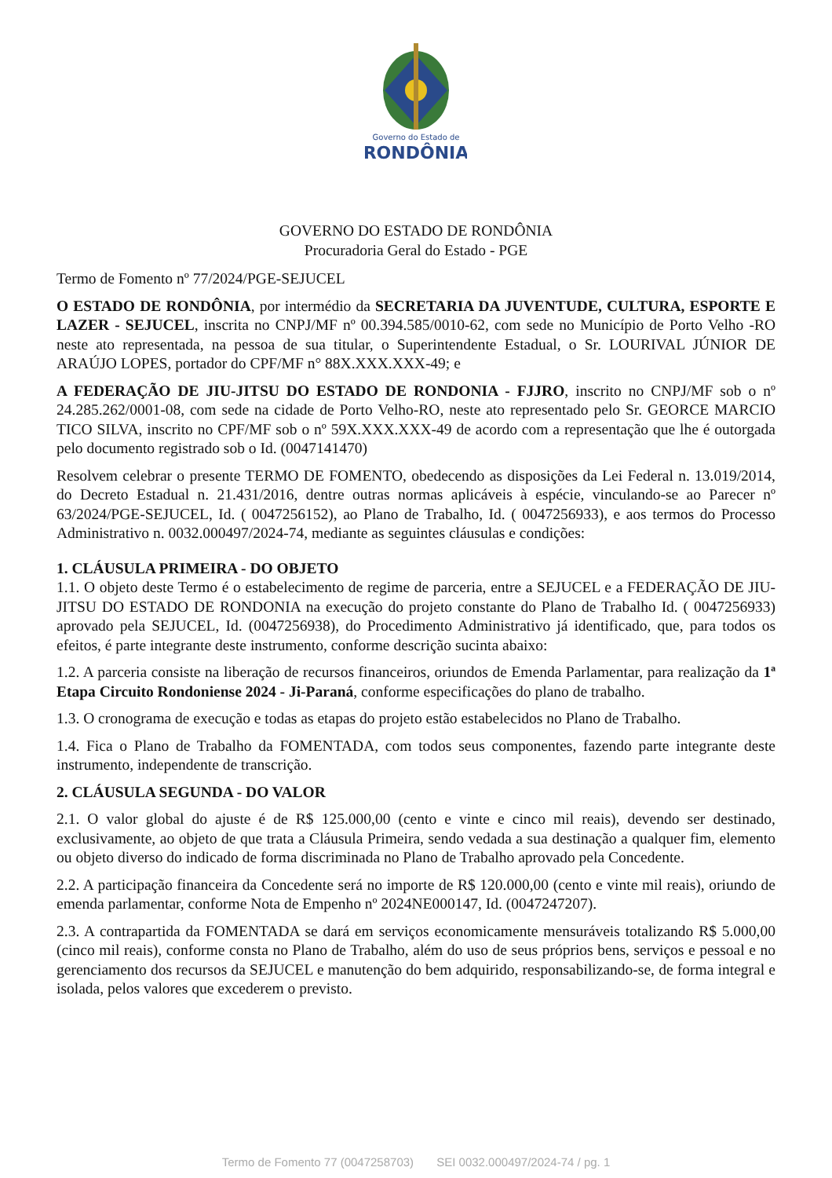Governo do Estado de
RONDÔNIA
GOVERNO DO ESTADO DE RONDÔNIA
Procuradoria Geral do Estado - PGE
Termo de Fomento nº 77/2024/PGE-SEJUCEL
O ESTADO DE RONDÔNIA, por intermédio da SECRETARIA DA JUVENTUDE, CULTURA, ESPORTE E LAZER - SEJUCEL, inscrita no CNPJ/MF nº 00.394.585/0010-62, com sede no Município de Porto Velho -RO neste ato representada, na pessoa de sua titular, o Superintendente Estadual, o Sr. LOURIVAL JÚNIOR DE ARAÚJO LOPES, portador do CPF/MF n° 88X.XXX.XXX-49; e
A FEDERAÇÃO DE JIU-JITSU DO ESTADO DE RONDONIA - FJJRO, inscrito no CNPJ/MF sob o nº 24.285.262/0001-08, com sede na cidade de Porto Velho-RO, neste ato representado pelo Sr. GEORCE MARCIO TICO SILVA, inscrito no CPF/MF sob o nº 59X.XXX.XXX-49 de acordo com a representação que lhe é outorgada pelo documento registrado sob o Id. (0047141470)
Resolvem celebrar o presente TERMO DE FOMENTO, obedecendo as disposições da Lei Federal n. 13.019/2014, do Decreto Estadual n. 21.431/2016, dentre outras normas aplicáveis à espécie, vinculando-se ao Parecer nº 63/2024/PGE-SEJUCEL, Id. ( 0047256152), ao Plano de Trabalho, Id. ( 0047256933), e aos termos do Processo Administrativo n. 0032.000497/2024-74, mediante as seguintes cláusulas e condições:
1. CLÁUSULA PRIMEIRA - DO OBJETO
1.1. O objeto deste Termo é o estabelecimento de regime de parceria, entre a SEJUCEL e a FEDERAÇÃO DE JIU-JITSU DO ESTADO DE RONDONIA na execução do projeto constante do Plano de Trabalho Id. ( 0047256933) aprovado pela SEJUCEL, Id. (0047256938), do Procedimento Administrativo já identificado, que, para todos os efeitos, é parte integrante deste instrumento, conforme descrição sucinta abaixo:
1.2. A parceria consiste na liberação de recursos financeiros, oriundos de Emenda Parlamentar, para realização da 1ª Etapa Circuito Rondoniense 2024 - Ji-Paraná, conforme especificações do plano de trabalho.
1.3. O cronograma de execução e todas as etapas do projeto estão estabelecidos no Plano de Trabalho.
1.4. Fica o Plano de Trabalho da FOMENTADA, com todos seus componentes, fazendo parte integrante deste instrumento, independente de transcrição.
2. CLÁUSULA SEGUNDA - DO VALOR
2.1. O valor global do ajuste é de R$ 125.000,00 (cento e vinte e cinco mil reais), devendo ser destinado, exclusivamente, ao objeto de que trata a Cláusula Primeira, sendo vedada a sua destinação a qualquer fim, elemento ou objeto diverso do indicado de forma discriminada no Plano de Trabalho aprovado pela Concedente.
2.2. A participação financeira da Concedente será no importe de R$ 120.000,00 (cento e vinte mil reais), oriundo de emenda parlamentar, conforme Nota de Empenho nº 2024NE000147, Id. (0047247207).
2.3. A contrapartida da FOMENTADA se dará em serviços economicamente mensuráveis totalizando R$ 5.000,00 (cinco mil reais), conforme consta no Plano de Trabalho, além do uso de seus próprios bens, serviços e pessoal e no gerenciamento dos recursos da SEJUCEL e manutenção do bem adquirido, responsabilizando-se, de forma integral e isolada, pelos valores que excederem o previsto.
Termo de Fomento 77 (0047258703) SEI 0032.000497/2024-74 / pg. 1